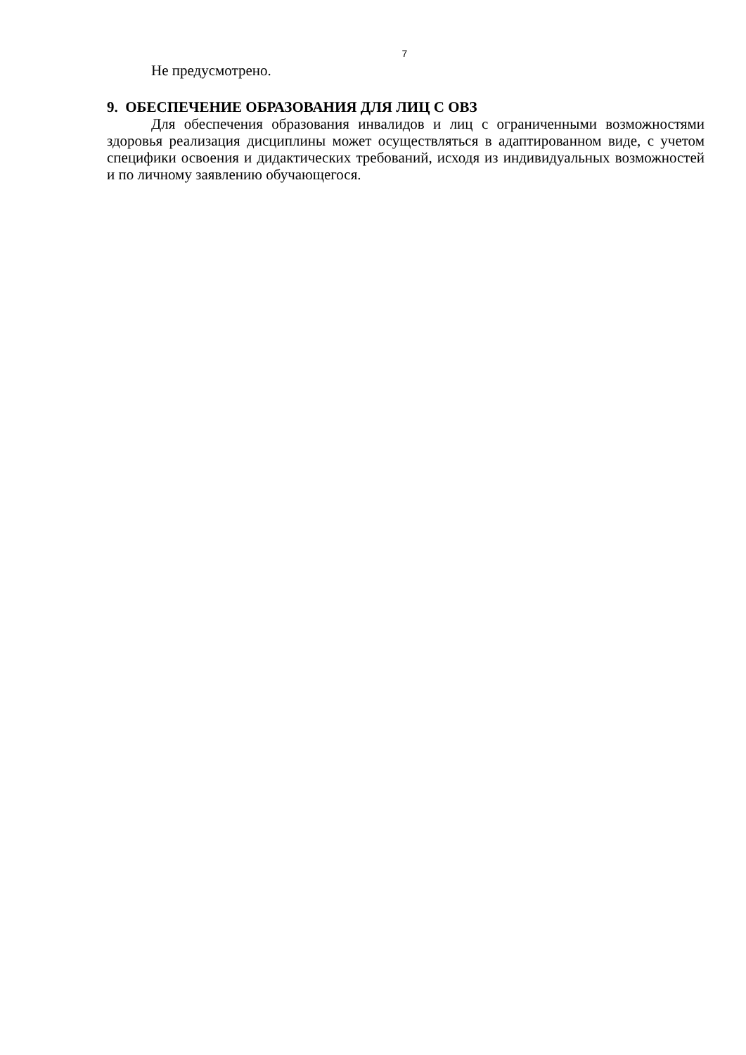7
Не предусмотрено.
9. ОБЕСПЕЧЕНИЕ ОБРАЗОВАНИЯ ДЛЯ ЛИЦ С ОВЗ
Для обеспечения образования инвалидов и лиц с ограниченными возможностями здоровья реализация дисциплины может осуществляться в адаптированном виде, с учетом специфики освоения и дидактических требований, исходя из индивидуальных возможностей и по личному заявлению обучающегося.